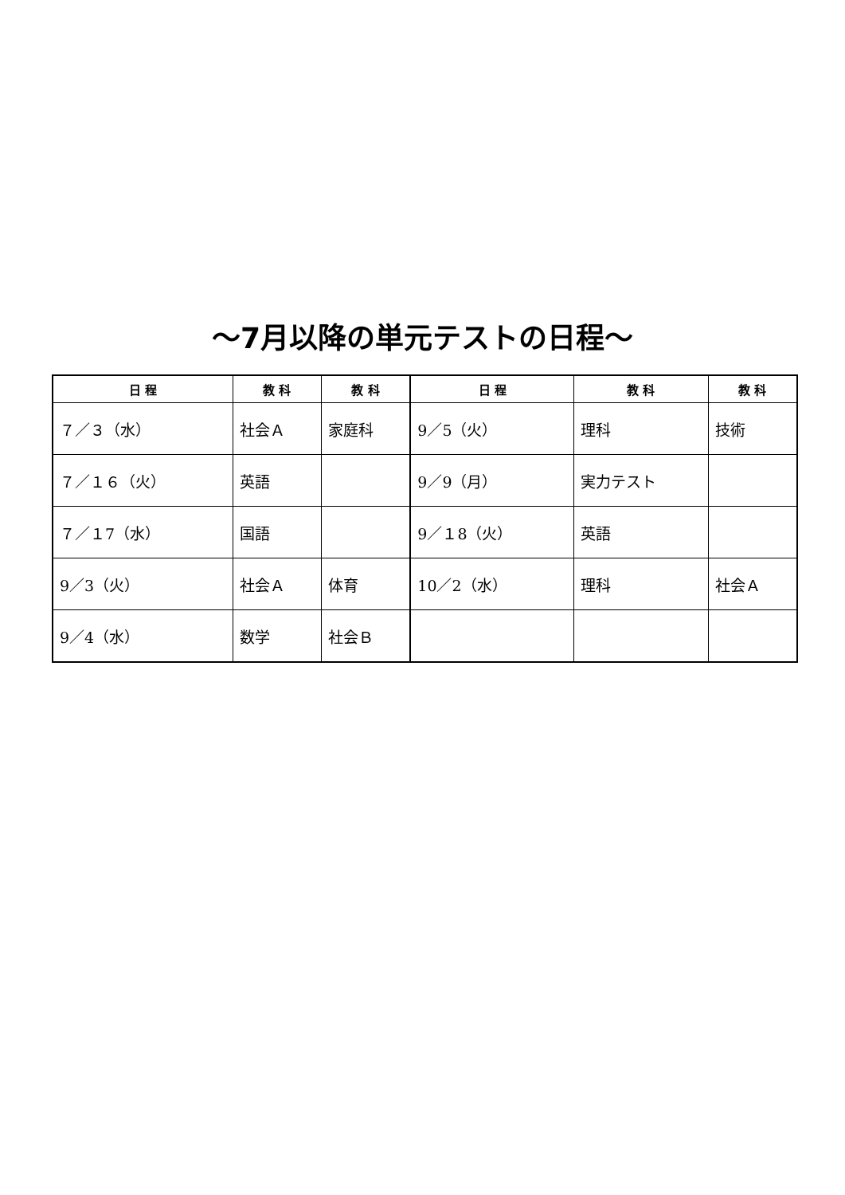～7月以降の単元テストの日程～
| 日 程 | 教 科 | 教 科 | 日 程 | 教 科 | 教 科 |
| --- | --- | --- | --- | --- | --- |
| ７／３（水） | 社会Ａ | 家庭科 | 9／5（火） | 理科 | 技術 |
| ７／１６（火） | 英語 | | 9／9（月） | 実力テスト | |
| ７／１7（水） | 国語 | | 9／１8（火） | 英語 | |
| 9／3（火） | 社会Ａ | 体育 | 10／2（水） | 理科 | 社会Ａ |
| 9／4（水） | 数学 | 社会Ｂ | | | |